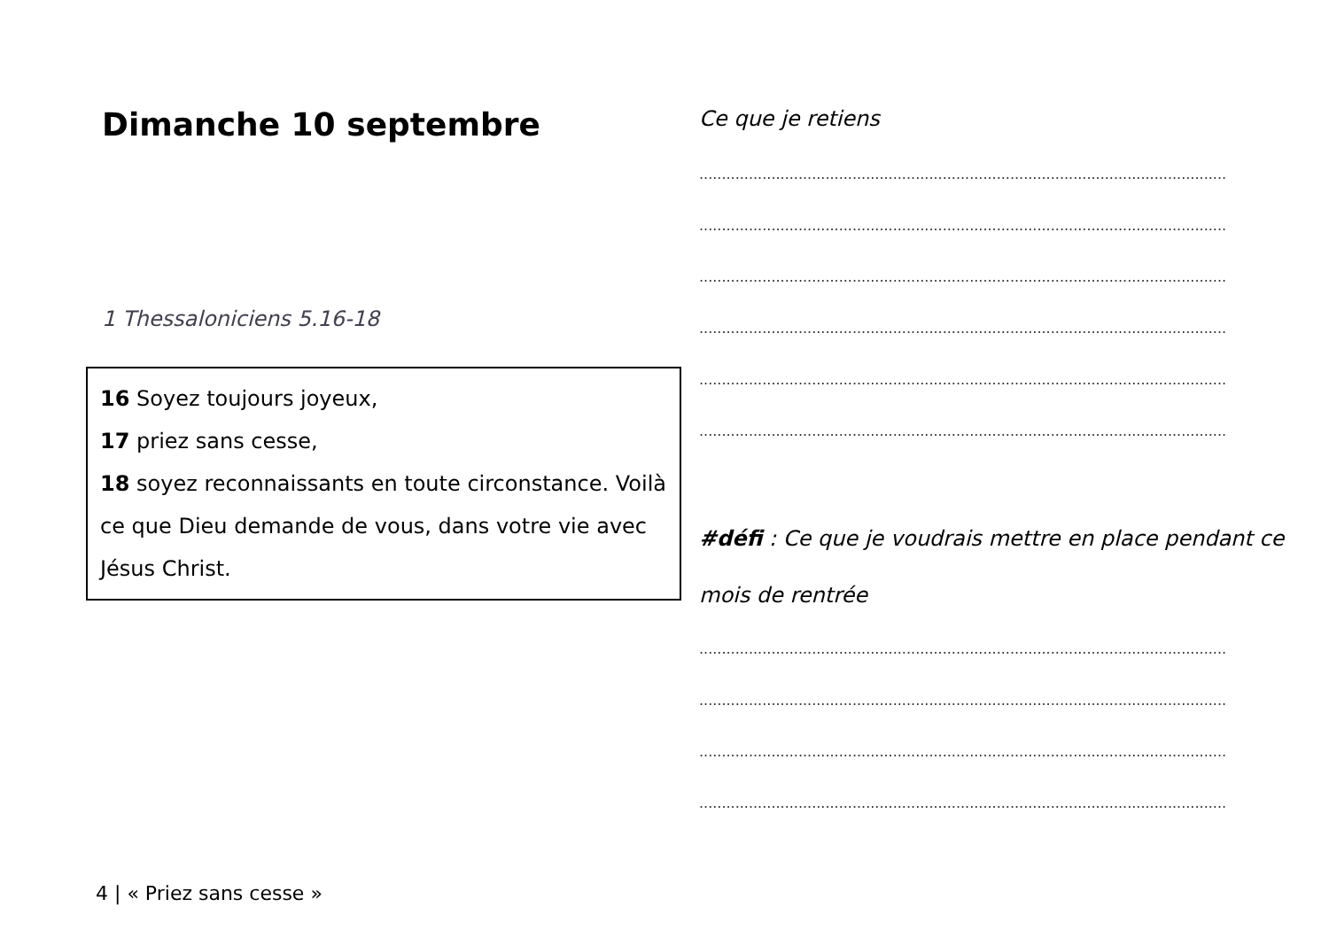Dimanche 10 septembre
1 Thessaloniciens 5.16-18
16 Soyez toujours joyeux,
17 priez sans cesse,
18 soyez reconnaissants en toute circonstance. Voilà ce que Dieu demande de vous, dans votre vie avec Jésus Christ.
Ce que je retiens
.....................................................................................................................
.....................................................................................................................
.....................................................................................................................
.....................................................................................................................
.....................................................................................................................
.....................................................................................................................
#défi : Ce que je voudrais mettre en place pendant ce mois de rentrée
.....................................................................................................................
.....................................................................................................................
.....................................................................................................................
.....................................................................................................................
4 | « Priez sans cesse »